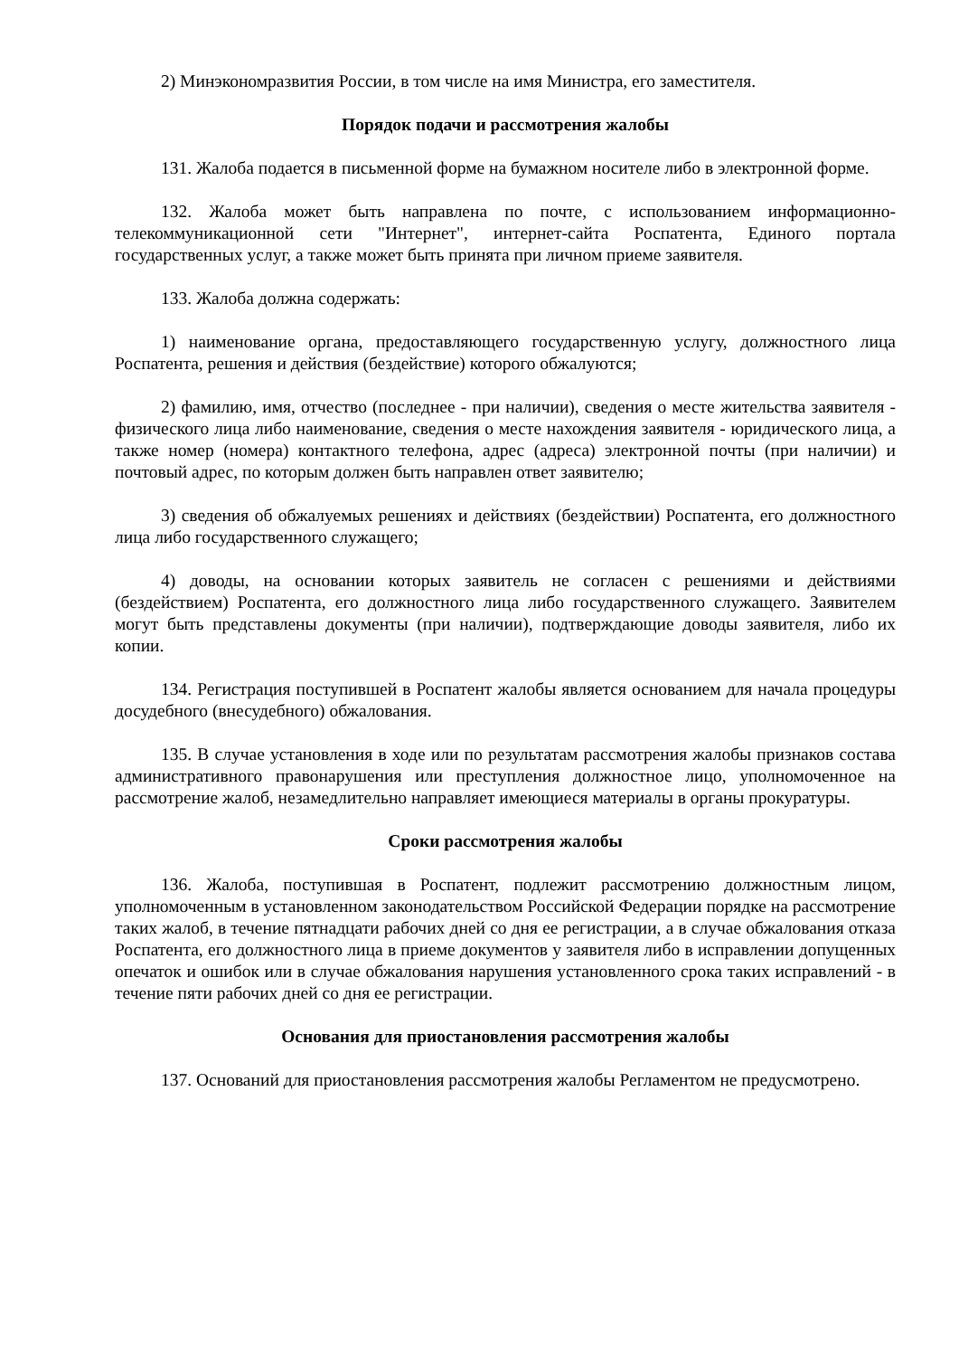2) Минэкономразвития России, в том числе на имя Министра, его заместителя.
Порядок подачи и рассмотрения жалобы
131. Жалоба подается в письменной форме на бумажном носителе либо в электронной форме.
132. Жалоба может быть направлена по почте, с использованием информационно-телекоммуникационной сети "Интернет", интернет-сайта Роспатента, Единого портала государственных услуг, а также может быть принята при личном приеме заявителя.
133. Жалоба должна содержать:
1) наименование органа, предоставляющего государственную услугу, должностного лица Роспатента, решения и действия (бездействие) которого обжалуются;
2) фамилию, имя, отчество (последнее - при наличии), сведения о месте жительства заявителя - физического лица либо наименование, сведения о месте нахождения заявителя - юридического лица, а также номер (номера) контактного телефона, адрес (адреса) электронной почты (при наличии) и почтовый адрес, по которым должен быть направлен ответ заявителю;
3) сведения об обжалуемых решениях и действиях (бездействии) Роспатента, его должностного лица либо государственного служащего;
4) доводы, на основании которых заявитель не согласен с решениями и действиями (бездействием) Роспатента, его должностного лица либо государственного служащего. Заявителем могут быть представлены документы (при наличии), подтверждающие доводы заявителя, либо их копии.
134. Регистрация поступившей в Роспатент жалобы является основанием для начала процедуры досудебного (внесудебного) обжалования.
135. В случае установления в ходе или по результатам рассмотрения жалобы признаков состава административного правонарушения или преступления должностное лицо, уполномоченное на рассмотрение жалоб, незамедлительно направляет имеющиеся материалы в органы прокуратуры.
Сроки рассмотрения жалобы
136. Жалоба, поступившая в Роспатент, подлежит рассмотрению должностным лицом, уполномоченным в установленном законодательством Российской Федерации порядке на рассмотрение таких жалоб, в течение пятнадцати рабочих дней со дня ее регистрации, а в случае обжалования отказа Роспатента, его должностного лица в приеме документов у заявителя либо в исправлении допущенных опечаток и ошибок или в случае обжалования нарушения установленного срока таких исправлений - в течение пяти рабочих дней со дня ее регистрации.
Основания для приостановления рассмотрения жалобы
137. Оснований для приостановления рассмотрения жалобы Регламентом не предусмотрено.